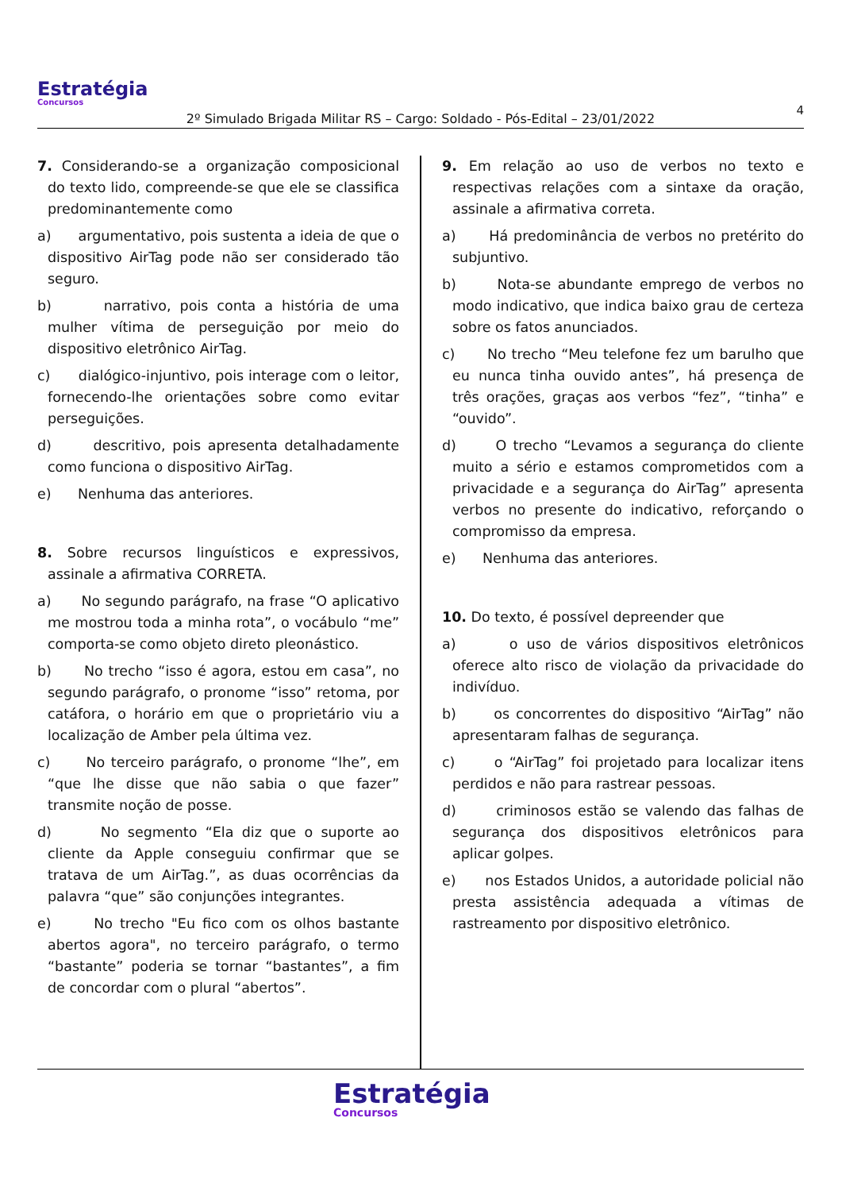Estratégia
Concursos
4
2º Simulado Brigada Militar RS – Cargo: Soldado - Pós-Edital – 23/01/2022
7. Considerando-se a organização composicional do texto lido, compreende-se que ele se classifica predominantemente como
a) argumentativo, pois sustenta a ideia de que o dispositivo AirTag pode não ser considerado tão seguro.
b) narrativo, pois conta a história de uma mulher vítima de perseguição por meio do dispositivo eletrônico AirTag.
c) dialógico-injuntivo, pois interage com o leitor, fornecendo-lhe orientações sobre como evitar perseguições.
d) descritivo, pois apresenta detalhadamente como funciona o dispositivo AirTag.
e) Nenhuma das anteriores.
8. Sobre recursos linguísticos e expressivos, assinale a afirmativa CORRETA.
a) No segundo parágrafo, na frase “O aplicativo me mostrou toda a minha rota”, o vocábulo “me” comporta-se como objeto direto pleonástico.
b) No trecho “isso é agora, estou em casa”, no segundo parágrafo, o pronome “isso” retoma, por catáfora, o horário em que o proprietário viu a localização de Amber pela última vez.
c) No terceiro parágrafo, o pronome “lhe”, em “que lhe disse que não sabia o que fazer” transmite noção de posse.
d) No segmento “Ela diz que o suporte ao cliente da Apple conseguiu confirmar que se tratava de um AirTag.”, as duas ocorrências da palavra “que” são conjunções integrantes.
e) No trecho "Eu fico com os olhos bastante abertos agora", no terceiro parágrafo, o termo “bastante” poderia se tornar “bastantes”, a fim de concordar com o plural “abertos”.
9. Em relação ao uso de verbos no texto e respectivas relações com a sintaxe da oração, assinale a afirmativa correta.
a) Há predominância de verbos no pretérito do subjuntivo.
b) Nota-se abundante emprego de verbos no modo indicativo, que indica baixo grau de certeza sobre os fatos anunciados.
c) No trecho “Meu telefone fez um barulho que eu nunca tinha ouvido antes”, há presença de três orações, graças aos verbos “fez”, “tinha” e “ouvido”.
d) O trecho “Levamos a segurança do cliente muito a sério e estamos comprometidos com a privacidade e a segurança do AirTag” apresenta verbos no presente do indicativo, reforçando o compromisso da empresa.
e) Nenhuma das anteriores.
10. Do texto, é possível depreender que
a) o uso de vários dispositivos eletrônicos oferece alto risco de violação da privacidade do indivíduo.
b) os concorrentes do dispositivo “AirTag” não apresentaram falhas de segurança.
c) o “AirTag” foi projetado para localizar itens perdidos e não para rastrear pessoas.
d) criminosos estão se valendo das falhas de segurança dos dispositivos eletrônicos para aplicar golpes.
e) nos Estados Unidos, a autoridade policial não presta assistência adequada a vítimas de rastreamento por dispositivo eletrônico.
Estratégia
Concursos